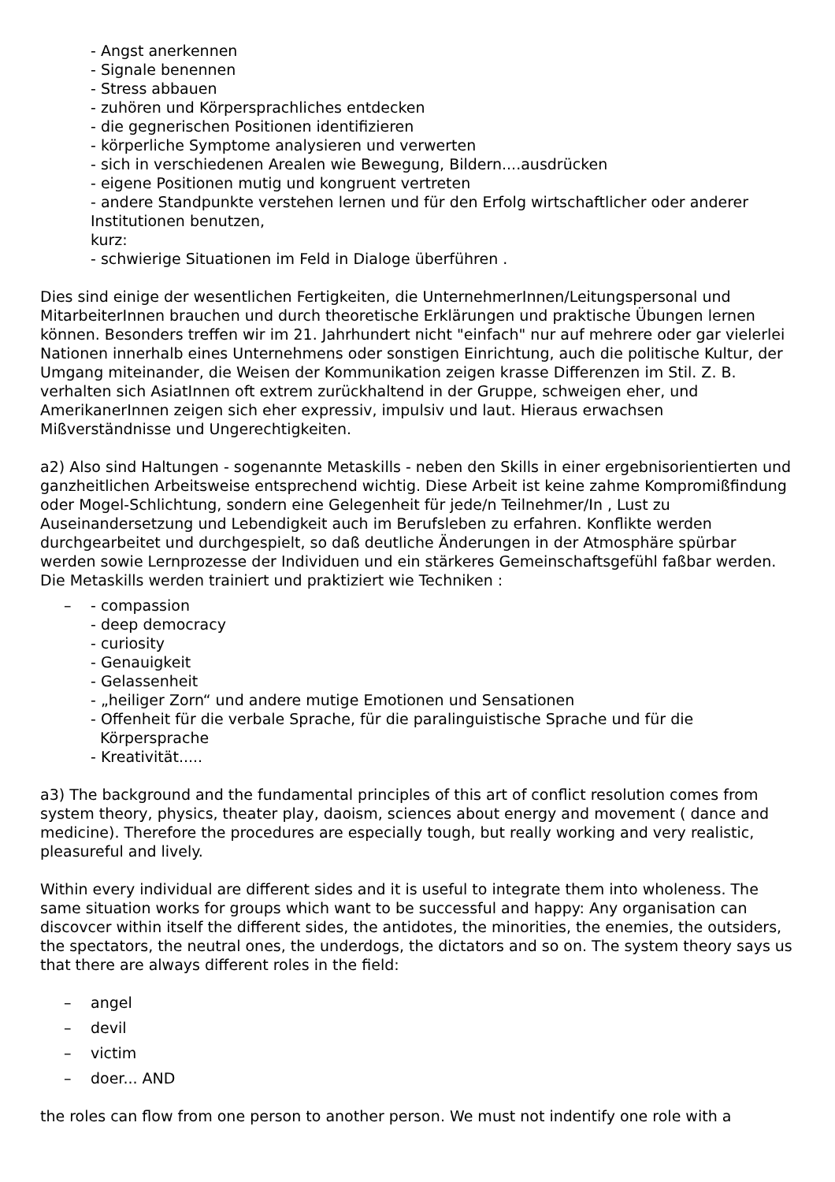- Angst anerkennen
- Signale benennen
- Stress abbauen
- zuhören und Körpersprachliches entdecken
- die gegnerischen Positionen identifizieren
- körperliche Symptome analysieren und verwerten
- sich in verschiedenen Arealen wie Bewegung, Bildern....ausdrücken
- eigene Positionen mutig und kongruent vertreten
- andere Standpunkte verstehen lernen und für den Erfolg wirtschaftlicher oder anderer Institutionen benutzen,
kurz:
- schwierige Situationen im Feld in Dialoge überführen .
Dies sind einige der wesentlichen Fertigkeiten, die UnternehmerInnen/Leitungspersonal und MitarbeiterInnen brauchen und durch theoretische Erklärungen und praktische Übungen lernen können. Besonders treffen wir im 21. Jahrhundert nicht "einfach" nur auf mehrere oder gar vielerlei Nationen innerhalb eines Unternehmens oder sonstigen Einrichtung, auch die politische Kultur, der Umgang miteinander, die Weisen der Kommunikation zeigen krasse Differenzen im Stil. Z. B. verhalten sich AsiatInnen oft extrem zurückhaltend in der Gruppe, schweigen eher, und AmerikanerInnen zeigen sich eher expressiv, impulsiv und laut. Hieraus erwachsen Mißverständnisse und Ungerechtigkeiten.
a2) Also sind Haltungen - sogenannte Metaskills - neben den Skills in einer ergebnisorientierten und ganzheitlichen Arbeitsweise entsprechend wichtig. Diese Arbeit ist keine zahme Kompromißfindung oder Mogel-Schlichtung, sondern eine Gelegenheit für jede/n Teilnehmer/In , Lust zu Auseinandersetzung und Lebendigkeit auch im Berufsleben zu erfahren. Konflikte werden durchgearbeitet und durchgespielt, so daß deutliche Änderungen in der Atmosphäre spürbar werden sowie Lernprozesse der Individuen und ein stärkeres Gemeinschaftsgefühl faßbar werden. Die Metaskills werden trainiert und praktiziert wie Techniken :
– - compassion
- deep democracy
- curiosity
- Genauigkeit
- Gelassenheit
- „heiliger Zorn“ und andere mutige Emotionen und Sensationen
- Offenheit für die verbale Sprache, für die paralinguistische Sprache und für die
Körpersprache
- Kreativität.....
a3) The background and the fundamental principles of this art of conflict resolution comes from system theory, physics, theater play, daoism, sciences about energy and movement ( dance and medicine). Therefore the procedures are especially tough, but really working and very realistic, pleasureful and lively.
Within every individual are different sides and it is useful to integrate them into wholeness. The same situation works for groups which want to be successful and happy: Any organisation can discovcer within itself the different sides, the antidotes, the minorities, the enemies, the outsiders, the spectators, the neutral ones, the underdogs, the dictators and so on. The system theory says us that there are always different roles in the field:
– angel
– devil
– victim
– doer... AND
the roles can flow from one person to another person. We must not indentify one role with a